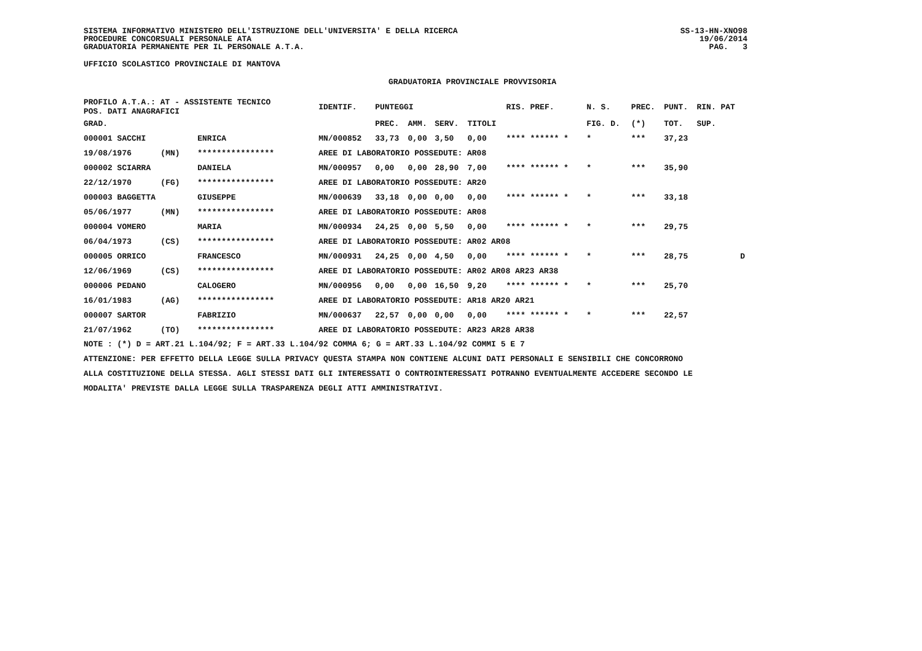SISTEMA INFORMATIVO MINISTERO DELL'ISTRUZIONE DELL'UNIVERSITA' E DELLA RICERCA
PROCEDURE CONCORSUALI PERSONALE ATA
GRADUATORIA PERMANENTE PER IL PERSONALE A.T.A.
SS-13-HN-XNO98
19/06/2014
PAG. 3
UFFICIO SCOLASTICO PROVINCIALE DI MANTOVA
GRADUATORIA PROVINCIALE PROVVISORIA
| PROFILO A.T.A.: AT - ASSISTENTE TECNICO POS. DATI ANAGRAFICI | | | | IDENTIF. | PUNTEGGI | | | | RIS. PREF. | N. S. | PREC. | PUNT. | RIN. PAT |
| --- | --- | --- | --- | --- | --- | --- | --- | --- | --- | --- | --- | --- | --- |
| GRAD. | | | | | PREC. | AMM. | SERV. | TITOLI | | FIG. D. | (*) | TOT. | SUP. |
| 000001 SACCHI | | | ENRICA | MN/000852 | 33,73 | 0,00 | 3,50 | 0,00 | **** ****** * | * | *** | 37,23 | |
| 19/08/1976 | (MN) | | **************** | AREE DI LABORATORIO POSSEDUTE: AR08 | | | | | | | | | |
| 000002 SCIARRA | | | DANIELA | MN/000957 | 0,00 | 0,00 | 28,90 | 7,00 | **** ****** * | * | *** | 35,90 | |
| 22/12/1970 | (FG) | | **************** | AREE DI LABORATORIO POSSEDUTE: AR20 | | | | | | | | | |
| 000003 BAGGETTA | | | GIUSEPPE | MN/000639 | 33,18 | 0,00 | 0,00 | 0,00 | **** ****** * | * | *** | 33,18 | |
| 05/06/1977 | (MN) | | **************** | AREE DI LABORATORIO POSSEDUTE: AR08 | | | | | | | | | |
| 000004 VOMERO | | | MARIA | MN/000934 | 24,25 | 0,00 | 5,50 | 0,00 | **** ****** * | * | *** | 29,75 | |
| 06/04/1973 | (CS) | | **************** | AREE DI LABORATORIO POSSEDUTE: AR02 AR08 | | | | | | | | | |
| 000005 ORRICO | | | FRANCESCO | MN/000931 | 24,25 | 0,00 | 4,50 | 0,00 | **** ****** * | * | *** | 28,75 | D |
| 12/06/1969 | (CS) | | **************** | AREE DI LABORATORIO POSSEDUTE: AR02 AR08 AR23 AR38 | | | | | | | | | |
| 000006 PEDANO | | | CALOGERO | MN/000956 | 0,00 | 0,00 | 16,50 | 9,20 | **** ****** * | * | *** | 25,70 | |
| 16/01/1983 | (AG) | | **************** | AREE DI LABORATORIO POSSEDUTE: AR18 AR20 AR21 | | | | | | | | | |
| 000007 SARTOR | | | FABRIZIO | MN/000637 | 22,57 | 0,00 | 0,00 | 0,00 | **** ****** * | * | *** | 22,57 | |
| 21/07/1962 | (TO) | | **************** | AREE DI LABORATORIO POSSEDUTE: AR23 AR28 AR38 | | | | | | | | | |
NOTE : (*) D = ART.21 L.104/92; F = ART.33 L.104/92 COMMA 6; G = ART.33 L.104/92 COMMI 5 E 7
ATTENZIONE: PER EFFETTO DELLA LEGGE SULLA PRIVACY QUESTA STAMPA NON CONTIENE ALCUNI DATI PERSONALI E SENSIBILI CHE CONCORRONO
ALLA COSTITUZIONE DELLA STESSA. AGLI STESSI DATI GLI INTERESSATI O CONTROINTERESSATI POTRANNO EVENTUALMENTE ACCEDERE SECONDO LE
MODALITA' PREVISTE DALLA LEGGE SULLA TRASPARENZA DEGLI ATTI AMMINISTRATIVI.